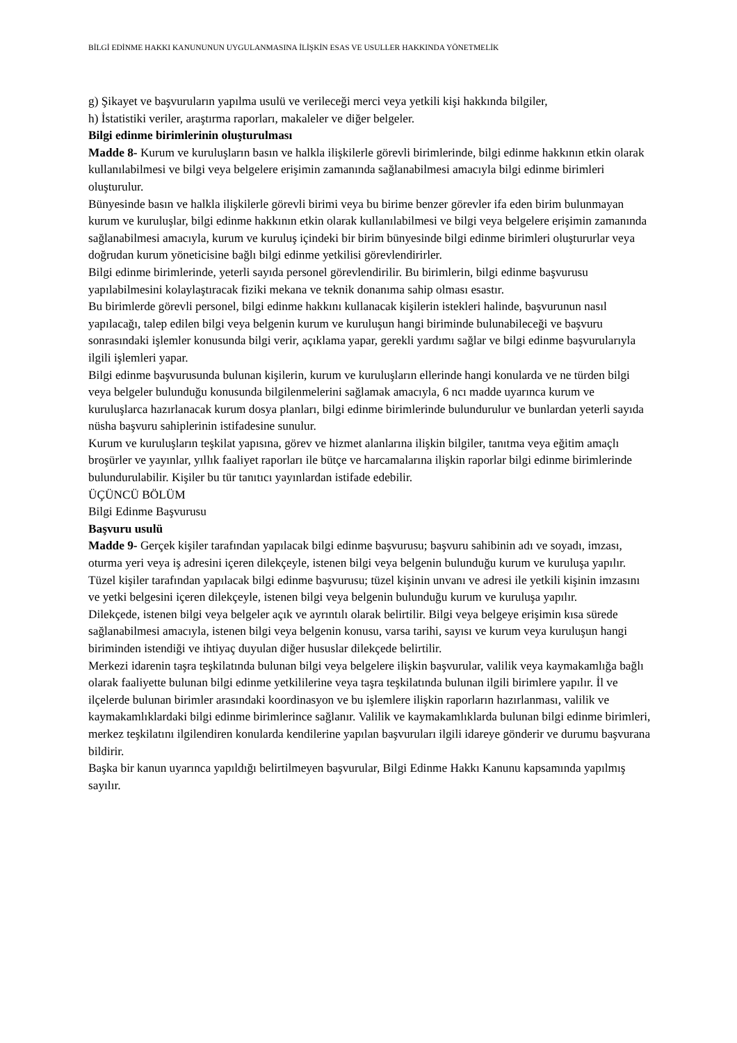BİLGİ EDİNME HAKKI KANUNUNUN UYGULANMASINA İLİŞKİN ESAS VE USULLER HAKKINDA YÖNETMELİK
g) Şikayet ve başvuruların yapılma usulü ve verileceği merci veya yetkili kişi hakkında bilgiler,
h) İstatistiki veriler, araştırma raporları, makaleler ve diğer belgeler.
Bilgi edinme birimlerinin oluşturulması
Madde 8- Kurum ve kuruluşların basın ve halkla ilişkilerle görevli birimlerinde, bilgi edinme hakkının etkin olarak kullanılabilmesi ve bilgi veya belgelere erişimin zamanında sağlanabilmesi amacıyla bilgi edinme birimleri oluşturulur.
Bünyesinde basın ve halkla ilişkilerle görevli birimi veya bu birime benzer görevler ifa eden birim bulunmayan kurum ve kuruluşlar, bilgi edinme hakkının etkin olarak kullanılabilmesi ve bilgi veya belgelere erişimin zamanında sağlanabilmesi amacıyla, kurum ve kuruluş içindeki bir birim bünyesinde bilgi edinme birimleri oluştururlar veya doğrudan kurum yöneticisine bağlı bilgi edinme yetkilisi görevlendirirler.
Bilgi edinme birimlerinde, yeterli sayıda personel görevlendirilir. Bu birimlerin, bilgi edinme başvurusu yapılabilmesini kolaylaştıracak fiziki mekana ve teknik donanıma sahip olması esastır.
Bu birimlerde görevli personel, bilgi edinme hakkını kullanacak kişilerin istekleri halinde, başvurunun nasıl yapılacağı, talep edilen bilgi veya belgenin kurum ve kuruluşun hangi biriminde bulunabileceği ve başvuru sonrasındaki işlemler konusunda bilgi verir, açıklama yapar, gerekli yardımı sağlar ve bilgi edinme başvurularıyla ilgili işlemleri yapar.
Bilgi edinme başvurusunda bulunan kişilerin, kurum ve kuruluşların ellerinde hangi konularda ve ne türden bilgi veya belgeler bulunduğu konusunda bilgilenmelerini sağlamak amacıyla, 6 ncı madde uyarınca kurum ve kuruluşlarca hazırlanacak kurum dosya planları, bilgi edinme birimlerinde bulundurulur ve bunlardan yeterli sayıda nüsha başvuru sahiplerinin istifadesine sunulur.
Kurum ve kuruluşların teşkilat yapısına, görev ve hizmet alanlarına ilişkin bilgiler, tanıtma veya eğitim amaçlı broşürler ve yayınlar, yıllık faaliyet raporları ile bütçe ve harcamalarına ilişkin raporlar bilgi edinme birimlerinde bulundurulabilir. Kişiler bu tür tanıtıcı yayınlardan istifade edebilir.
ÜÇÜNCÜ BÖLÜM
Bilgi Edinme Başvurusu
Başvuru usulü
Madde 9- Gerçek kişiler tarafından yapılacak bilgi edinme başvurusu; başvuru sahibinin adı ve soyadı, imzası, oturma yeri veya iş adresini içeren dilekçeyle, istenen bilgi veya belgenin bulunduğu kurum ve kuruluşa yapılır.
Tüzel kişiler tarafından yapılacak bilgi edinme başvurusu; tüzel kişinin unvanı ve adresi ile yetkili kişinin imzasını ve yetki belgesini içeren dilekçeyle, istenen bilgi veya belgenin bulunduğu kurum ve kuruluşa yapılır.
Dilekçede, istenen bilgi veya belgeler açık ve ayrıntılı olarak belirtilir. Bilgi veya belgeye erişimin kısa sürede sağlanabilmesi amacıyla, istenen bilgi veya belgenin konusu, varsa tarihi, sayısı ve kurum veya kuruluşun hangi biriminden istendiği ve ihtiyaç duyulan diğer hususlar dilekçede belirtilir.
Merkezi idarenin taşra teşkilatında bulunan bilgi veya belgelere ilişkin başvurular, valilik veya kaymakamlığa bağlı olarak faaliyette bulunan bilgi edinme yetkililerine veya taşra teşkilatında bulunan ilgili birimlere yapılır. İl ve ilçelerde bulunan birimler arasındaki koordinasyon ve bu işlemlere ilişkin raporların hazırlanması, valilik ve kaymakamlıklardaki bilgi edinme birimlerince sağlanır. Valilik ve kaymakamlıklarda bulunan bilgi edinme birimleri, merkez teşkilatını ilgilendiren konularda kendilerine yapılan başvuruları ilgili idareye gönderir ve durumu başvurana bildirir.
Başka bir kanun uyarınca yapıldığı belirtilmeyen başvurular, Bilgi Edinme Hakkı Kanunu kapsamında yapılmış sayılır.